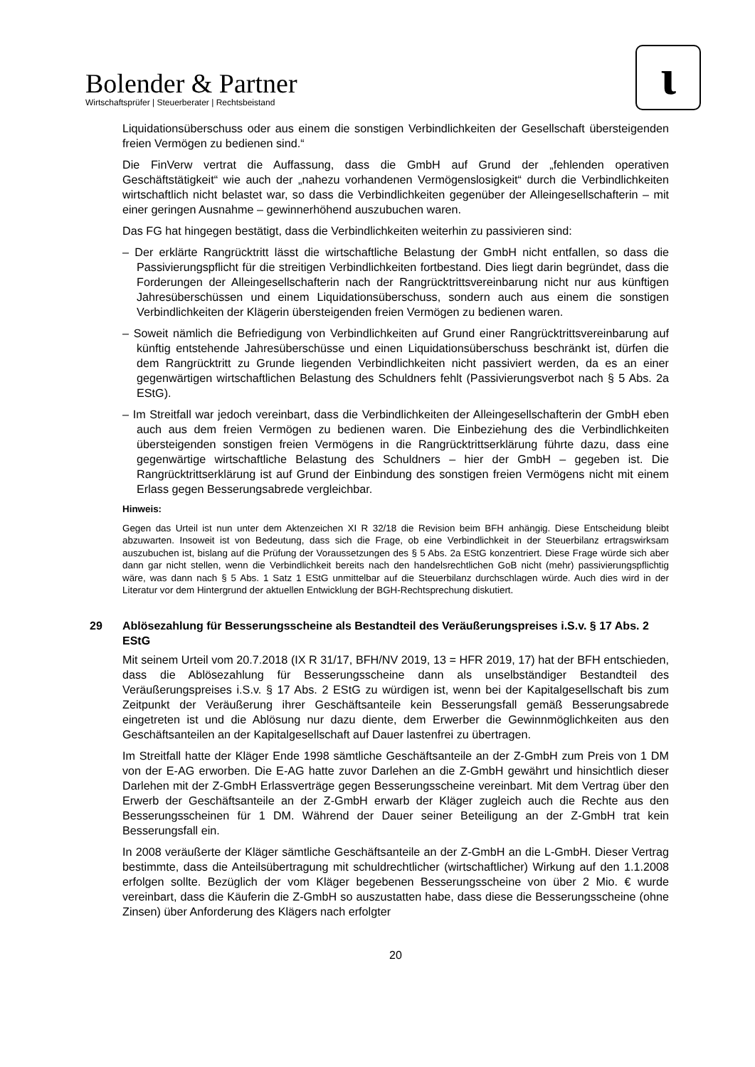Bolender & Partner
Wirtschaftsprüfer | Steuerberater | Rechtsbeistand
ɩ
Liquidationsüberschuss oder aus einem die sonstigen Verbindlichkeiten der Gesellschaft übersteigenden freien Vermögen zu bedienen sind.“
Die FinVerw vertrat die Auffassung, dass die GmbH auf Grund der „fehlenden operativen Geschäftstätigkeit“ wie auch der „nahezu vorhandenen Vermögenslosigkeit“ durch die Verbindlichkeiten wirtschaftlich nicht belastet war, so dass die Verbindlichkeiten gegenüber der Alleingesellschafterin – mit einer geringen Ausnahme – gewinnerhöhend auszubuchen waren.
Das FG hat hingegen bestätigt, dass die Verbindlichkeiten weiterhin zu passivieren sind:
– Der erklärte Rangrücktritt lässt die wirtschaftliche Belastung der GmbH nicht entfallen, so dass die Passivierungspflicht für die streitigen Verbindlichkeiten fortbestand. Dies liegt darin begründet, dass die Forderungen der Alleingesellschafterin nach der Rangrücktrittsvereinbarung nicht nur aus künftigen Jahresüberschüssen und einem Liquidationsüberschuss, sondern auch aus einem die sonstigen Verbindlichkeiten der Klägerin übersteigenden freien Vermögen zu bedienen waren.
– Soweit nämlich die Befriedigung von Verbindlichkeiten auf Grund einer Rangrücktrittsvereinbarung auf künftig entstehende Jahresüberschüsse und einen Liquidationsüberschuss beschränkt ist, dürfen die dem Rangrücktritt zu Grunde liegenden Verbindlichkeiten nicht passiviert werden, da es an einer gegenwärtigen wirtschaftlichen Belastung des Schuldners fehlt (Passivierungsverbot nach § 5 Abs. 2a EStG).
– Im Streitfall war jedoch vereinbart, dass die Verbindlichkeiten der Alleingesellschafterin der GmbH eben auch aus dem freien Vermögen zu bedienen waren. Die Einbeziehung des die Verbindlichkeiten übersteigenden sonstigen freien Vermögens in die Rangrücktrittserklärung führte dazu, dass eine gegenwärtige wirtschaftliche Belastung des Schuldners – hier der GmbH – gegeben ist. Die Rangrücktrittserklärung ist auf Grund der Einbindung des sonstigen freien Vermögens nicht mit einem Erlass gegen Besserungsabrede vergleichbar.
Hinweis:
Gegen das Urteil ist nun unter dem Aktenzeichen XI R 32/18 die Revision beim BFH anhängig. Diese Entscheidung bleibt abzuwarten. Insoweit ist von Bedeutung, dass sich die Frage, ob eine Verbindlichkeit in der Steuerbilanz ertragswirksam auszubuchen ist, bislang auf die Prüfung der Voraussetzungen des § 5 Abs. 2a EStG konzentriert. Diese Frage würde sich aber dann gar nicht stellen, wenn die Verbindlichkeit bereits nach den handelsrechtlichen GoB nicht (mehr) passivierungspflichtig wäre, was dann nach § 5 Abs. 1 Satz 1 EStG unmittelbar auf die Steuerbilanz durchschlagen würde. Auch dies wird in der Literatur vor dem Hintergrund der aktuellen Entwicklung der BGH-Rechtsprechung diskutiert.
29 Ablösezahlung für Besserungsscheine als Bestandteil des Veräußerungspreises i.S.v. § 17 Abs. 2 EStG
Mit seinem Urteil vom 20.7.2018 (IX R 31/17, BFH/NV 2019, 13 = HFR 2019, 17) hat der BFH entschieden, dass die Ablösezahlung für Besserungsscheine dann als unselbständiger Bestandteil des Veräußerungspreises i.S.v. § 17 Abs. 2 EStG zu würdigen ist, wenn bei der Kapitalgesellschaft bis zum Zeitpunkt der Veräußerung ihrer Geschäftsanteile kein Besserungsfall gemäß Besserungsabrede eingetreten ist und die Ablösung nur dazu diente, dem Erwerber die Gewinnmöglichkeiten aus den Geschäftsanteilen an der Kapitalgesellschaft auf Dauer lastenfrei zu übertragen.
Im Streitfall hatte der Kläger Ende 1998 sämtliche Geschäftsanteile an der Z-GmbH zum Preis von 1 DM von der E-AG erworben. Die E-AG hatte zuvor Darlehen an die Z-GmbH gewährt und hinsichtlich dieser Darlehen mit der Z-GmbH Erlassverträge gegen Besserungsscheine vereinbart. Mit dem Vertrag über den Erwerb der Geschäftsanteile an der Z-GmbH erwarb der Kläger zugleich auch die Rechte aus den Besserungsscheinen für 1 DM. Während der Dauer seiner Beteiligung an der Z-GmbH trat kein Besserungsfall ein.
In 2008 veräußerte der Kläger sämtliche Geschäftsanteile an der Z-GmbH an die L-GmbH. Dieser Vertrag bestimmte, dass die Anteilsübertragung mit schuldrechtlicher (wirtschaftlicher) Wirkung auf den 1.1.2008 erfolgen sollte. Bezüglich der vom Kläger begebenen Besserungsscheine von über 2 Mio. € wurde vereinbart, dass die Käuferin die Z-GmbH so auszustatten habe, dass diese die Besserungsscheine (ohne Zinsen) über Anforderung des Klägers nach erfolgter
20